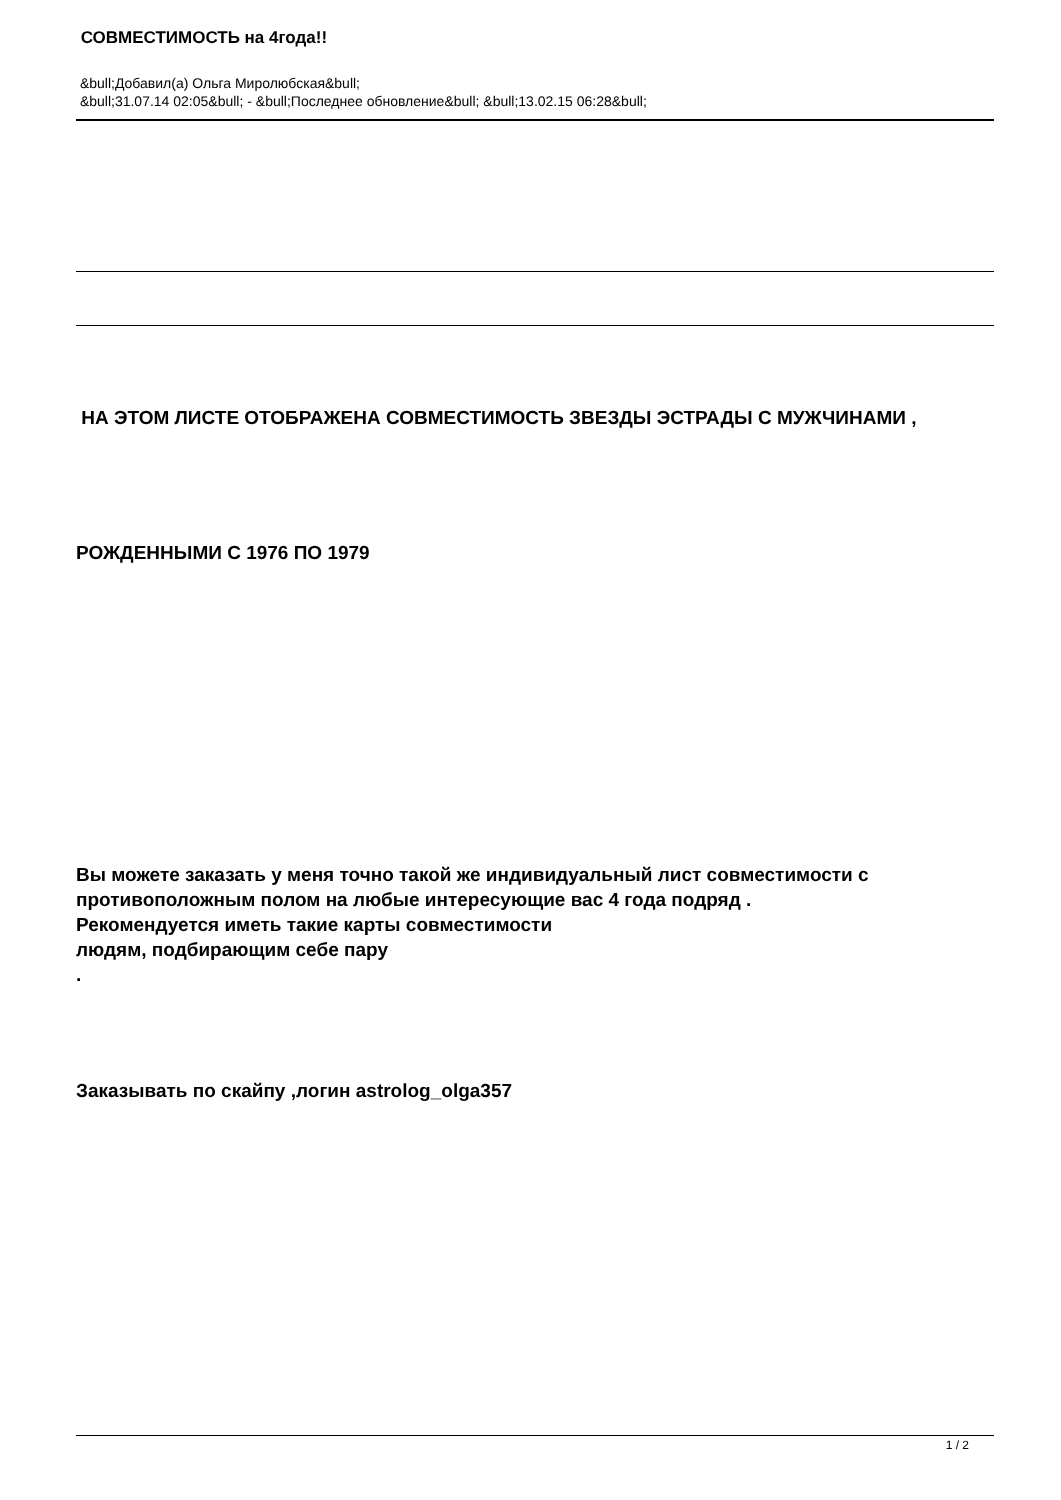СОВМЕСТИМОСТЬ на 4года!!
&bull;Добавил(а) Ольга Миролюбская&bull;
&bull;31.07.14 02:05&bull; - &bull;Последнее обновление&bull; &bull;13.02.15 06:28&bull;
НА ЭТОМ ЛИСТЕ ОТОБРАЖЕНА СОВМЕСТИМОСТЬ ЗВЕЗДЫ ЭСТРАДЫ С МУЖЧИНАМИ ,
РОЖДЕННЫМИ С 1976 ПО 1979
Вы можете заказать у меня точно такой же индивидуальный лист совместимости с противоположным полом на любые интересующие вас 4 года подряд .
Рекомендуется иметь такие карты совместимости
людям, подбирающим себе пару
.
Заказывать по скайпу ,логин astrolog_olga357
1 / 2